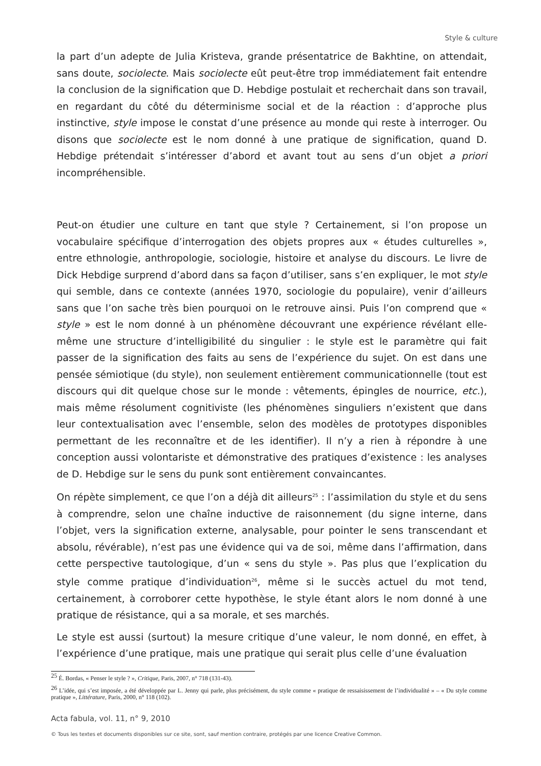Style & culture
la part d’un adepte de Julia Kristeva, grande présentatrice de Bakhtine, on attendait, sans doute, sociolecte. Mais sociolecte eût peut-être trop immédiatement fait entendre la conclusion de la signification que D. Hebdige postulait et recherchait dans son travail, en regardant du côté du déterminisme social et de la réaction : d’approche plus instinctive, style impose le constat d’une présence au monde qui reste à interroger. Ou disons que sociolecte est le nom donné à une pratique de signification, quand D. Hebdige prétendait s’intéresser d’abord et avant tout au sens d’un objet a priori incompréhensible.
Peut-on étudier une culture en tant que style ? Certainement, si l’on propose un vocabulaire spécifique d’interrogation des objets propres aux « études culturelles », entre ethnologie, anthropologie, sociologie, histoire et analyse du discours. Le livre de Dick Hebdige surprend d’abord dans sa façon d’utiliser, sans s’en expliquer, le mot style qui semble, dans ce contexte (années 1970, sociologie du populaire), venir d’ailleurs sans que l’on sache très bien pourquoi on le retrouve ainsi. Puis l’on comprend que « style » est le nom donné à un phénomène découvrant une expérience révélant elle-même une structure d’intelligibilité du singulier : le style est le paramètre qui fait passer de la signification des faits au sens de l’expérience du sujet. On est dans une pensée sémiotique (du style), non seulement entièrement communicationnelle (tout est discours qui dit quelque chose sur le monde : vêtements, épingles de nourrice, etc.), mais même résolument cognitiviste (les phénomènes singuliers n’existent que dans leur contextualisation avec l’ensemble, selon des modèles de prototypes disponibles permettant de les reconnaître et de les identifier). Il n’y a rien à répondre à une conception aussi volontariste et démonstrative des pratiques d’existence : les analyses de D. Hebdige sur le sens du punk sont entièrement convaincantes.
On répète simplement, ce que l’on a déjà dit ailleurs<sup>25</sup> : l’assimilation du style et du sens à comprendre, selon une chaîne inductive de raisonnement (du signe interne, dans l’objet, vers la signification externe, analysable, pour pointer le sens transcendant et absolu, révérable), n’est pas une évidence qui va de soi, même dans l’affirmation, dans cette perspective tautologique, d’un « sens du style ». Pas plus que l’explication du style comme pratique d’individuation<sup>26</sup>, même si le succès actuel du mot tend, certainement, à corroborer cette hypothèse, le style étant alors le nom donné à une pratique de résistance, qui a sa morale, et ses marchés.
Le style est aussi (surtout) la mesure critique d’une valeur, le nom donné, en effet, à l’expérience d’une pratique, mais une pratique qui serait plus celle d’une évaluation
<sup>25</sup> É. Bordas, « Penser le style ? », Critique, Paris, 2007, n° 718 (131-43).
<sup>26</sup> L’idée, qui s’est imposée, a été développée par L. Jenny qui parle, plus précisément, du style comme « pratique de ressaisissement de l’individualité » – « Du style comme pratique », Littérature, Paris, 2000, n° 118 (102).
Acta fabula, vol. 11, n° 9, 2010
© Tous les textes et documents disponibles sur ce site, sont, sauf mention contraire, protégés par une licence Creative Common.